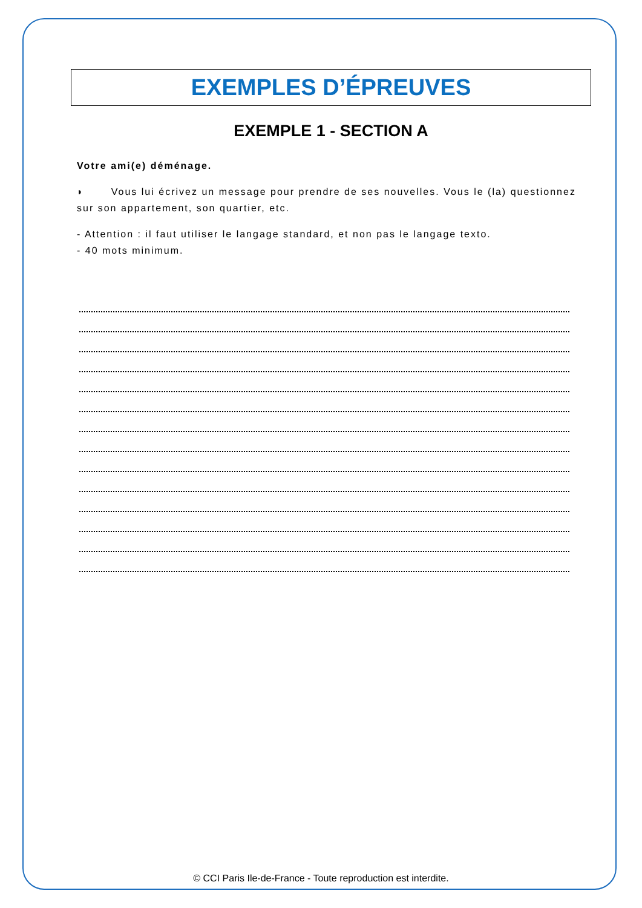EXEMPLES D’ÉPREUVES
EXEMPLE 1 - SECTION A
Votre ami(e) déménage.
◗ Vous lui écrivez un message pour prendre de ses nouvelles. Vous le (la) questionnez sur son appartement, son quartier, etc.
- Attention : il faut utiliser le langage standard, et non pas le langage texto.
- 40 mots minimum.
© CCI Paris Ile-de-France - Toute reproduction est interdite.